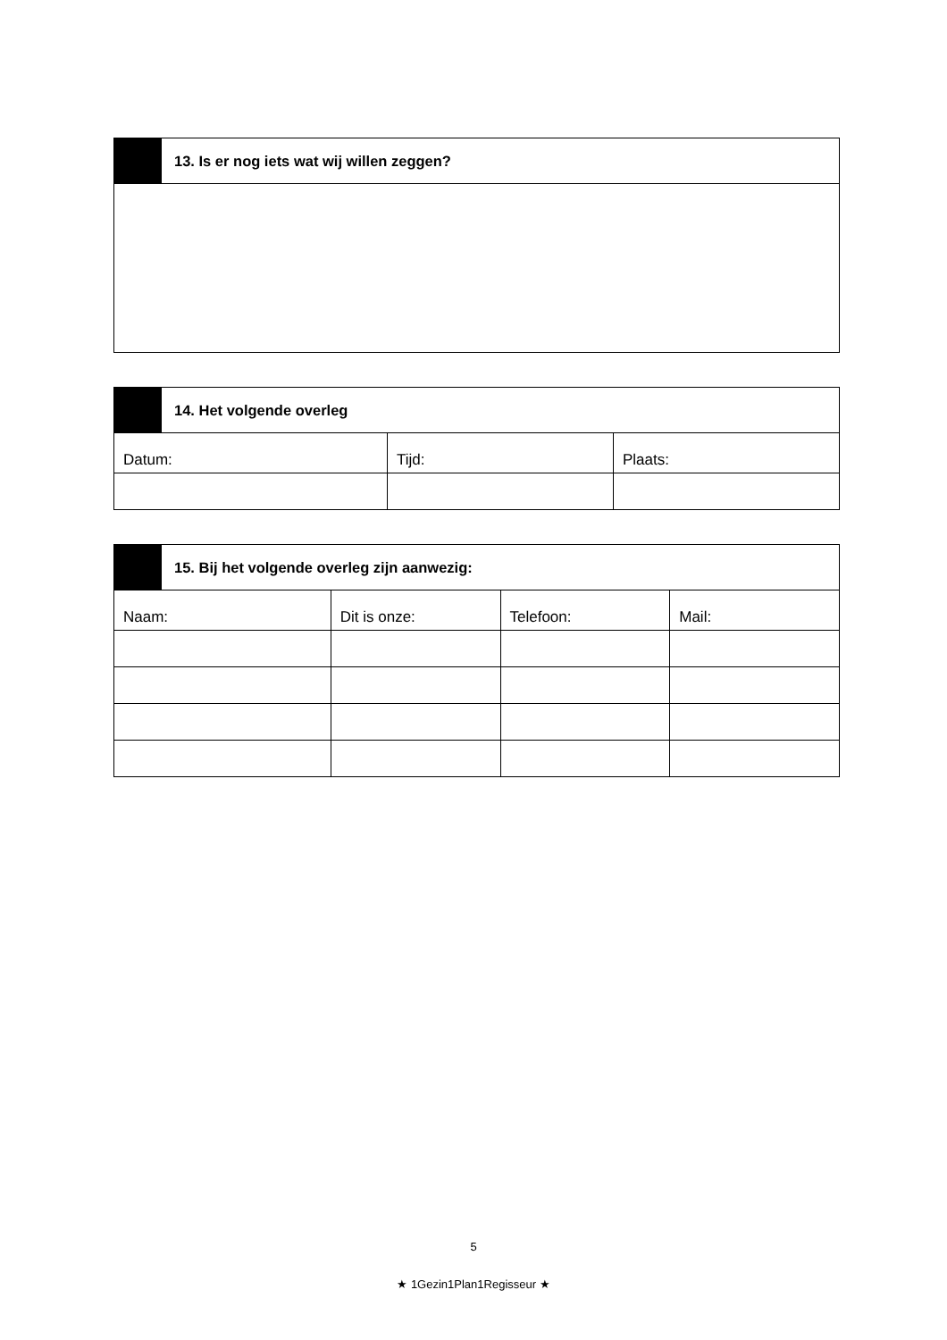| | 13. Is er nog iets wat wij willen zeggen? |
| | 14. Het volgende overleg | | |
| Datum: | | Tijd: | Plaats: |
| | 15. Bij het volgende overleg zijn aanwezig: | | | |
| Naam: | | Dit is onze: | Telefoon: | Mail: |
5
★ 1Gezin1Plan1Regisseur ★